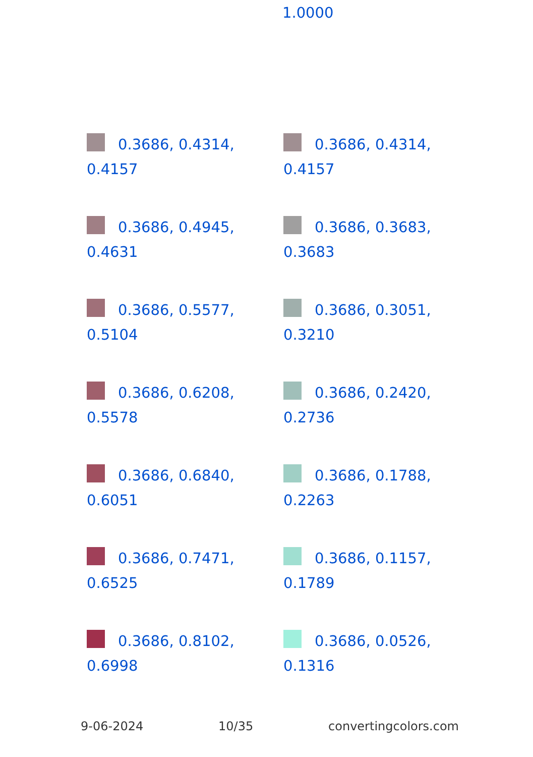1.0000
0.3686, 0.4314, 0.4157
0.3686, 0.4314, 0.4157
0.3686, 0.4945, 0.4631
0.3686, 0.3683, 0.3683
0.3686, 0.5577, 0.5104
0.3686, 0.3051, 0.3210
0.3686, 0.6208, 0.5578
0.3686, 0.2420, 0.2736
0.3686, 0.6840, 0.6051
0.3686, 0.1788, 0.2263
0.3686, 0.7471, 0.6525
0.3686, 0.1157, 0.1789
0.3686, 0.8102, 0.6998
0.3686, 0.0526, 0.1316
9-06-2024 10/35 convertingcolors.com